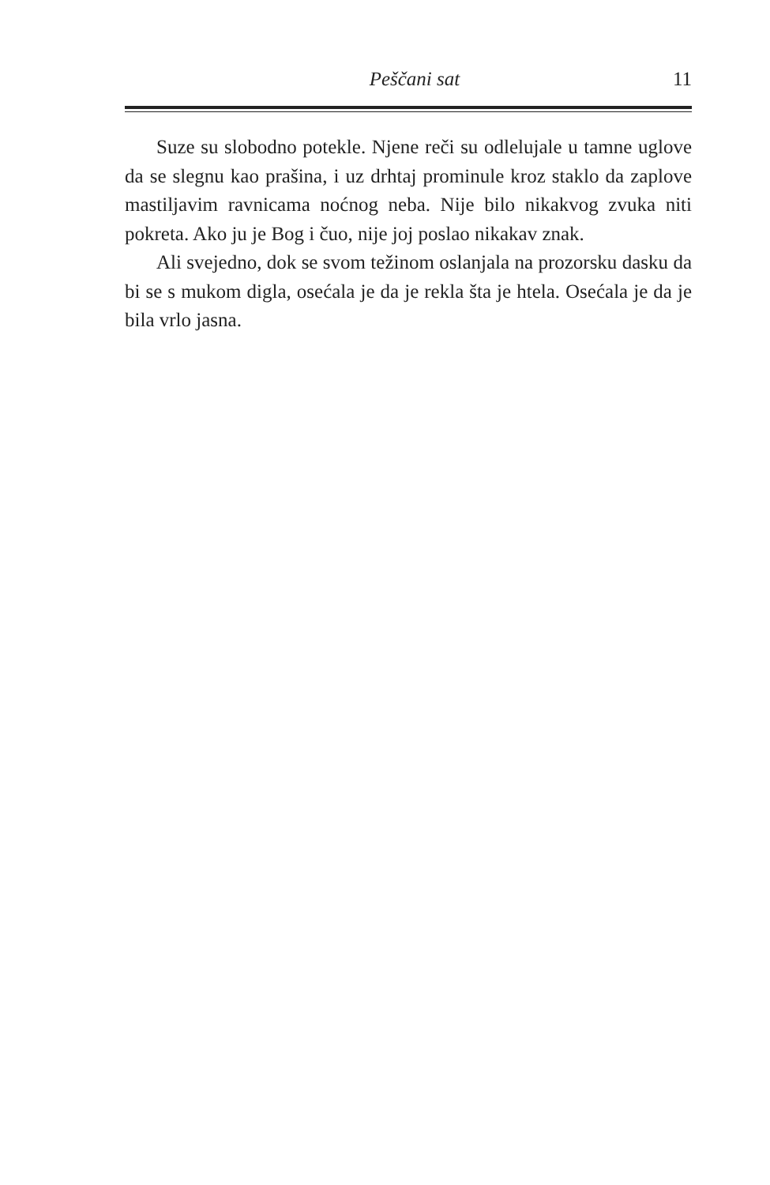Peščani sat 11
Suze su slobodno potekle. Njene reči su odlelujale u tamne uglove da se slegnu kao prašina, i uz drhtaj prominule kroz staklo da zaplove mastiljavim ravnicama noćnog neba. Nije bilo nikakvog zvuka niti pokreta. Ako ju je Bog i čuo, nije joj poslao nikakav znak.
Ali svejedno, dok se svom težinom oslanjala na prozorsku dasku da bi se s mukom digla, osećala je da je rekla šta je htela. Osećala je da je bila vrlo jasna.